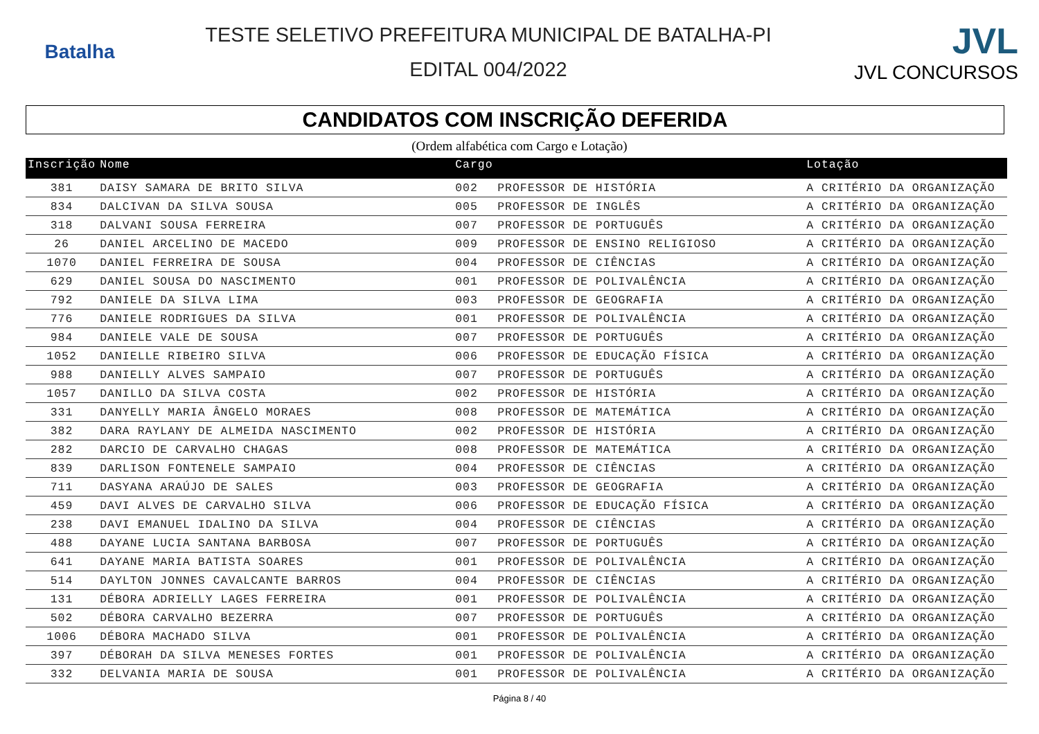Batalha
TESTE SELETIVO PREFEITURA MUNICIPAL DE BATALHA-PI
EDITAL 004/2022
JVL
JVL CONCURSOS
CANDIDATOS COM INSCRIÇÃO DEFERIDA
(Ordem alfabética com Cargo e Lotação)
| Inscrição | Nome | Cargo | | Lotação |
| --- | --- | --- | --- | --- |
| 381 | DAISY SAMARA DE BRITO SILVA | 002 | PROFESSOR DE HISTÓRIA | A CRITÉRIO DA ORGANIZAÇÃO |
| 834 | DALCIVAN DA SILVA SOUSA | 005 | PROFESSOR DE INGLÊS | A CRITÉRIO DA ORGANIZAÇÃO |
| 318 | DALVANI SOUSA FERREIRA | 007 | PROFESSOR DE PORTUGUÊS | A CRITÉRIO DA ORGANIZAÇÃO |
| 26 | DANIEL ARCELINO DE MACEDO | 009 | PROFESSOR DE ENSINO RELIGIOSO | A CRITÉRIO DA ORGANIZAÇÃO |
| 1070 | DANIEL FERREIRA DE SOUSA | 004 | PROFESSOR DE CIÊNCIAS | A CRITÉRIO DA ORGANIZAÇÃO |
| 629 | DANIEL SOUSA DO NASCIMENTO | 001 | PROFESSOR DE POLIVALÊNCIA | A CRITÉRIO DA ORGANIZAÇÃO |
| 792 | DANIELE DA SILVA LIMA | 003 | PROFESSOR DE GEOGRAFIA | A CRITÉRIO DA ORGANIZAÇÃO |
| 776 | DANIELE RODRIGUES DA SILVA | 001 | PROFESSOR DE POLIVALÊNCIA | A CRITÉRIO DA ORGANIZAÇÃO |
| 984 | DANIELE VALE DE SOUSA | 007 | PROFESSOR DE PORTUGUÊS | A CRITÉRIO DA ORGANIZAÇÃO |
| 1052 | DANIELLE RIBEIRO SILVA | 006 | PROFESSOR DE EDUCAÇÃO FÍSICA | A CRITÉRIO DA ORGANIZAÇÃO |
| 988 | DANIELLY ALVES SAMPAIO | 007 | PROFESSOR DE PORTUGUÊS | A CRITÉRIO DA ORGANIZAÇÃO |
| 1057 | DANILLO DA SILVA COSTA | 002 | PROFESSOR DE HISTÓRIA | A CRITÉRIO DA ORGANIZAÇÃO |
| 331 | DANYELLY MARIA ÂNGELO MORAES | 008 | PROFESSOR DE MATEMÁTICA | A CRITÉRIO DA ORGANIZAÇÃO |
| 382 | DARA RAYLANY DE ALMEIDA NASCIMENTO | 002 | PROFESSOR DE HISTÓRIA | A CRITÉRIO DA ORGANIZAÇÃO |
| 282 | DARCIO DE CARVALHO CHAGAS | 008 | PROFESSOR DE MATEMÁTICA | A CRITÉRIO DA ORGANIZAÇÃO |
| 839 | DARLISON FONTENELE SAMPAIO | 004 | PROFESSOR DE CIÊNCIAS | A CRITÉRIO DA ORGANIZAÇÃO |
| 711 | DASYANA ARAÚJO DE SALES | 003 | PROFESSOR DE GEOGRAFIA | A CRITÉRIO DA ORGANIZAÇÃO |
| 459 | DAVI ALVES DE CARVALHO SILVA | 006 | PROFESSOR DE EDUCAÇÃO FÍSICA | A CRITÉRIO DA ORGANIZAÇÃO |
| 238 | DAVI EMANUEL IDALINO DA SILVA | 004 | PROFESSOR DE CIÊNCIAS | A CRITÉRIO DA ORGANIZAÇÃO |
| 488 | DAYANE LUCIA SANTANA BARBOSA | 007 | PROFESSOR DE PORTUGUÊS | A CRITÉRIO DA ORGANIZAÇÃO |
| 641 | DAYANE MARIA BATISTA SOARES | 001 | PROFESSOR DE POLIVALÊNCIA | A CRITÉRIO DA ORGANIZAÇÃO |
| 514 | DAYLTON JONNES CAVALCANTE BARROS | 004 | PROFESSOR DE CIÊNCIAS | A CRITÉRIO DA ORGANIZAÇÃO |
| 131 | DÉBORA ADRIELLY LAGES FERREIRA | 001 | PROFESSOR DE POLIVALÊNCIA | A CRITÉRIO DA ORGANIZAÇÃO |
| 502 | DÉBORA CARVALHO BEZERRA | 007 | PROFESSOR DE PORTUGUÊS | A CRITÉRIO DA ORGANIZAÇÃO |
| 1006 | DÉBORA MACHADO SILVA | 001 | PROFESSOR DE POLIVALÊNCIA | A CRITÉRIO DA ORGANIZAÇÃO |
| 397 | DÉBORAH DA SILVA MENESES FORTES | 001 | PROFESSOR DE POLIVALÊNCIA | A CRITÉRIO DA ORGANIZAÇÃO |
| 332 | DELVANIA MARIA DE SOUSA | 001 | PROFESSOR DE POLIVALÊNCIA | A CRITÉRIO DA ORGANIZAÇÃO |
Página 8 / 40